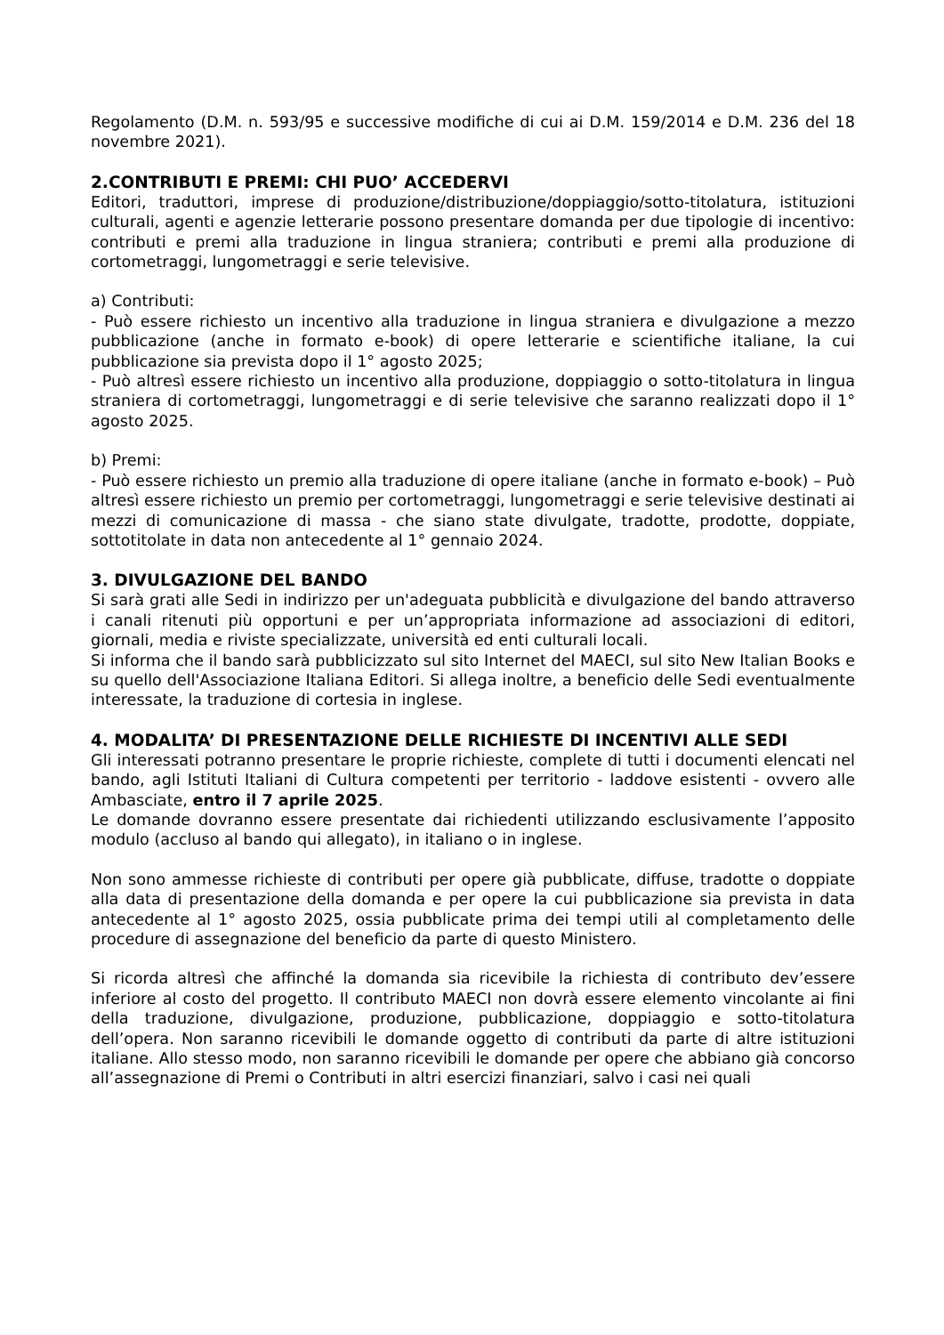Regolamento (D.M. n. 593/95 e successive modifiche di cui ai D.M. 159/2014 e D.M. 236 del 18 novembre 2021).
2.CONTRIBUTI E PREMI: CHI PUO’ ACCEDERVI
Editori, traduttori, imprese di produzione/distribuzione/doppiaggio/sotto-titolatura, istituzioni culturali, agenti e agenzie letterarie possono presentare domanda per due tipologie di incentivo: contributi e premi alla traduzione in lingua straniera; contributi e premi alla produzione di cortometraggi, lungometraggi e serie televisive.
a) Contributi:
- Può essere richiesto un incentivo alla traduzione in lingua straniera e divulgazione a mezzo pubblicazione (anche in formato e-book) di opere letterarie e scientifiche italiane, la cui pubblicazione sia prevista dopo il 1° agosto 2025;
- Può altresì essere richiesto un incentivo alla produzione, doppiaggio o sotto-titolatura in lingua straniera di cortometraggi, lungometraggi e di serie televisive che saranno realizzati dopo il 1° agosto 2025.
b) Premi:
- Può essere richiesto un premio alla traduzione di opere italiane (anche in formato e-book) – Può altresì essere richiesto un premio per cortometraggi, lungometraggi e serie televisive destinati ai mezzi di comunicazione di massa - che siano state divulgate, tradotte, prodotte, doppiate, sottotitolate in data non antecedente al 1° gennaio 2024.
3. DIVULGAZIONE DEL BANDO
Si sarà grati alle Sedi in indirizzo per un'adeguata pubblicità e divulgazione del bando attraverso i canali ritenuti più opportuni e per un’appropriata informazione ad associazioni di editori, giornali, media e riviste specializzate, università ed enti culturali locali.
Si informa che il bando sarà pubblicizzato sul sito Internet del MAECI, sul sito New Italian Books e su quello dell'Associazione Italiana Editori. Si allega inoltre, a beneficio delle Sedi eventualmente interessate, la traduzione di cortesia in inglese.
4. MODALITA’ DI PRESENTAZIONE DELLE RICHIESTE DI INCENTIVI ALLE SEDI
Gli interessati potranno presentare le proprie richieste, complete di tutti i documenti elencati nel bando, agli Istituti Italiani di Cultura competenti per territorio - laddove esistenti - ovvero alle Ambasciate, entro il 7 aprile 2025.
Le domande dovranno essere presentate dai richiedenti utilizzando esclusivamente l’apposito modulo (accluso al bando qui allegato), in italiano o in inglese.
Non sono ammesse richieste di contributi per opere già pubblicate, diffuse, tradotte o doppiate alla data di presentazione della domanda e per opere la cui pubblicazione sia prevista in data antecedente al 1° agosto 2025, ossia pubblicate prima dei tempi utili al completamento delle procedure di assegnazione del beneficio da parte di questo Ministero.
Si ricorda altresì che affinché la domanda sia ricevibile la richiesta di contributo dev’essere inferiore al costo del progetto. Il contributo MAECI non dovrà essere elemento vincolante ai fini della traduzione, divulgazione, produzione, pubblicazione, doppiaggio e sotto-titolatura dell’opera. Non saranno ricevibili le domande oggetto di contributi da parte di altre istituzioni italiane. Allo stesso modo, non saranno ricevibili le domande per opere che abbiano già concorso all’assegnazione di Premi o Contributi in altri esercizi finanziari, salvo i casi nei quali